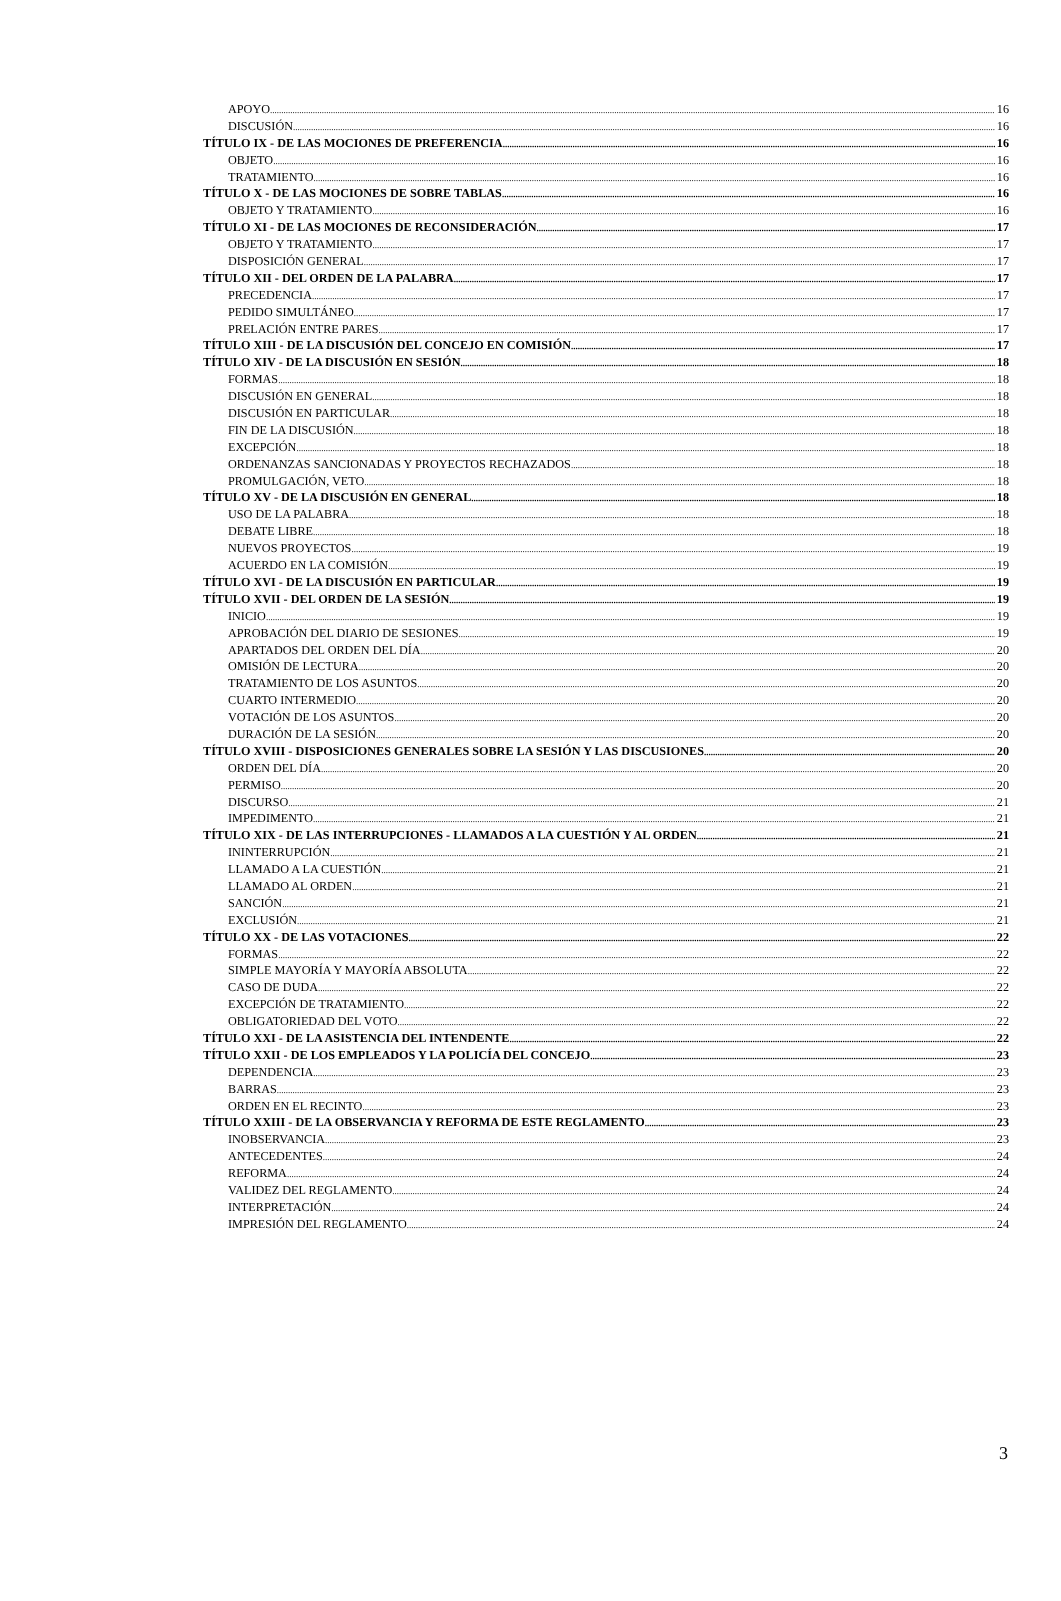APOYO 16
DISCUSIÓN 16
TÍTULO IX - DE LAS MOCIONES DE PREFERENCIA 16
OBJETO 16
TRATAMIENTO 16
TÍTULO X - DE LAS MOCIONES DE SOBRE TABLAS 16
OBJETO Y TRATAMIENTO 16
TÍTULO XI - DE LAS MOCIONES DE RECONSIDERACIÓN 17
OBJETO Y TRATAMIENTO 17
DISPOSICIÓN GENERAL 17
TÍTULO XII - DEL ORDEN DE LA PALABRA 17
PRECEDENCIA 17
PEDIDO SIMULTÁNEO 17
PRELACIÓN ENTRE PARES 17
TÍTULO XIII - DE LA DISCUSIÓN DEL CONCEJO EN COMISIÓN 17
TÍTULO XIV - DE LA DISCUSIÓN EN SESIÓN 18
FORMAS 18
DISCUSIÓN EN GENERAL 18
DISCUSIÓN EN PARTICULAR 18
FIN DE LA DISCUSIÓN 18
EXCEPCIÓN 18
ORDENANZAS SANCIONADAS Y PROYECTOS RECHAZADOS 18
PROMULGACIÓN, VETO 18
TÍTULO XV - DE LA DISCUSIÓN EN GENERAL 18
USO DE LA PALABRA 18
DEBATE LIBRE 18
NUEVOS PROYECTOS 19
ACUERDO EN LA COMISIÓN 19
TÍTULO XVI - DE LA DISCUSIÓN EN PARTICULAR 19
TÍTULO XVII - DEL ORDEN DE LA SESIÓN 19
INICIO 19
APROBACIÓN DEL DIARIO DE SESIONES 19
APARTADOS DEL ORDEN DEL DÍA 20
OMISIÓN DE LECTURA 20
TRATAMIENTO DE LOS ASUNTOS 20
CUARTO INTERMEDIO 20
VOTACIÓN DE LOS ASUNTOS 20
DURACIÓN DE LA SESIÓN 20
TÍTULO XVIII - DISPOSICIONES GENERALES SOBRE LA SESIÓN Y LAS DISCUSIONES 20
ORDEN DEL DÍA 20
PERMISO 20
DISCURSO 21
IMPEDIMENTO 21
TÍTULO XIX - DE LAS INTERRUPCIONES - LLAMADOS A LA CUESTIÓN Y AL ORDEN 21
ININTERRUPCIÓN 21
LLAMADO A LA CUESTIÓN 21
LLAMADO AL ORDEN 21
SANCIÓN 21
EXCLUSIÓN 21
TÍTULO XX - DE LAS VOTACIONES 22
FORMAS 22
SIMPLE MAYORÍA Y MAYORÍA ABSOLUTA 22
CASO DE DUDA 22
EXCEPCIÓN DE TRATAMIENTO 22
OBLIGATORIEDAD DEL VOTO 22
TÍTULO XXI - DE LA ASISTENCIA DEL INTENDENTE 22
TÍTULO XXII - DE LOS EMPLEADOS Y LA POLICÍA DEL CONCEJO 23
DEPENDENCIA 23
BARRAS 23
ORDEN EN EL RECINTO 23
TÍTULO XXIII - DE LA OBSERVANCIA Y REFORMA DE ESTE REGLAMENTO 23
INOBSERVANCIA 23
ANTECEDENTES 24
REFORMA 24
VALIDEZ DEL REGLAMENTO 24
INTERPRETACIÓN 24
IMPRESIÓN DEL REGLAMENTO 24
3